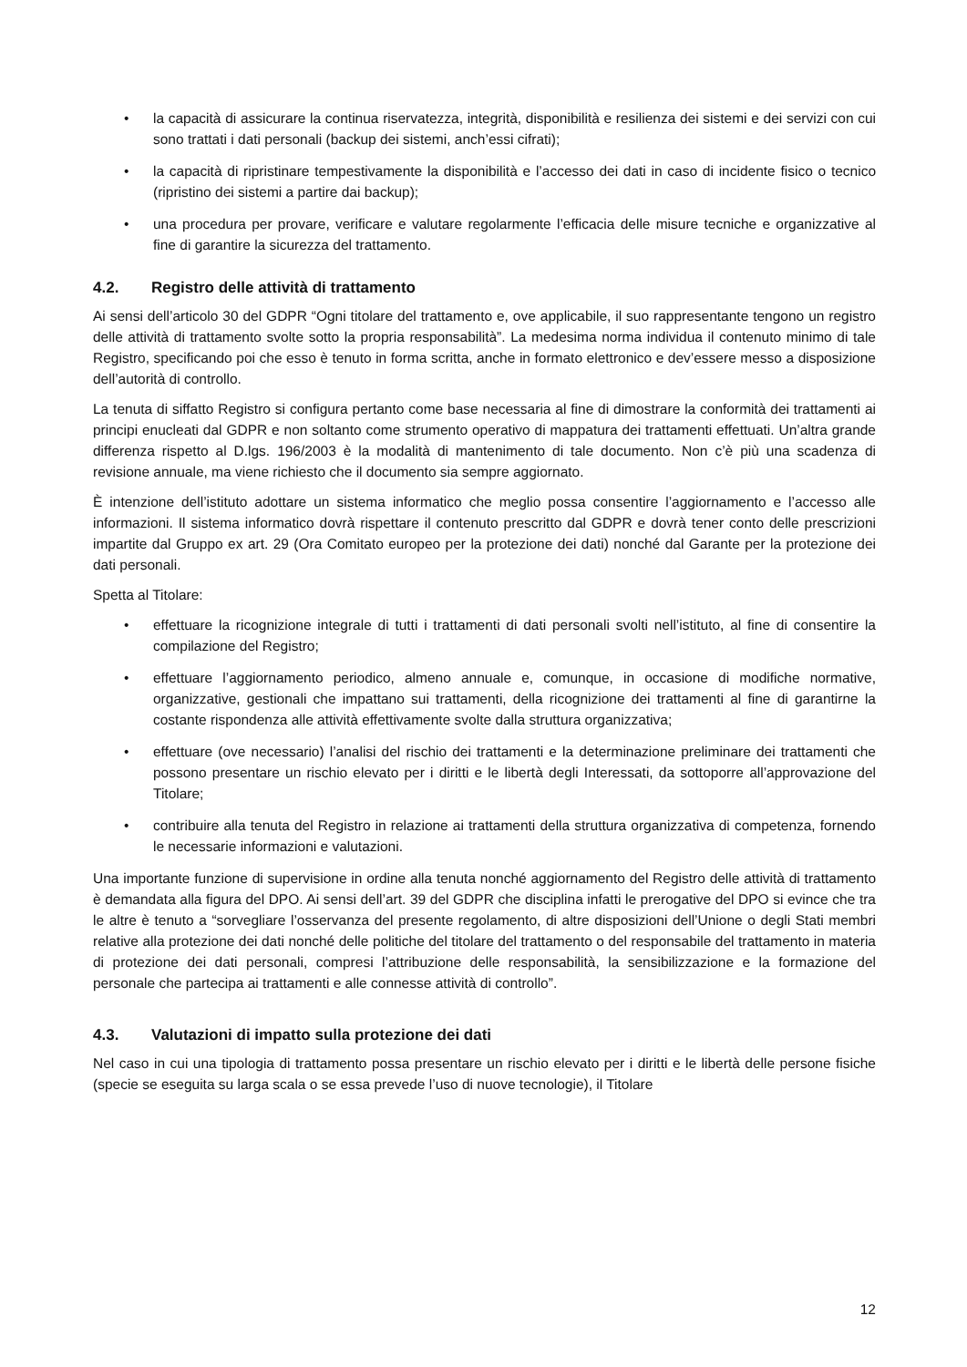• la capacità di assicurare la continua riservatezza, integrità, disponibilità e resilienza dei sistemi e dei servizi con cui sono trattati i dati personali (backup dei sistemi, anch’essi cifrati);
• la capacità di ripristinare tempestivamente la disponibilità e l’accesso dei dati in caso di incidente fisico o tecnico (ripristino dei sistemi a partire dai backup);
• una procedura per provare, verificare e valutare regolarmente l’efficacia delle misure tecniche e organizzative al fine di garantire la sicurezza del trattamento.
4.2. Registro delle attività di trattamento
Ai sensi dell’articolo 30 del GDPR “Ogni titolare del trattamento e, ove applicabile, il suo rappresentante tengono un registro delle attività di trattamento svolte sotto la propria responsabilità”. La medesima norma individua il contenuto minimo di tale Registro, specificando poi che esso è tenuto in forma scritta, anche in formato elettronico e dev’essere messo a disposizione dell’autorità di controllo.
La tenuta di siffatto Registro si configura pertanto come base necessaria al fine di dimostrare la conformità dei trattamenti ai principi enucleati dal GDPR e non soltanto come strumento operativo di mappatura dei trattamenti effettuati. Un’altra grande differenza rispetto al D.lgs. 196/2003 è la modalità di mantenimento di tale documento. Non c’è più una scadenza di revisione annuale, ma viene richiesto che il documento sia sempre aggiornato.
È intenzione dell’istituto adottare un sistema informatico che meglio possa consentire l’aggiornamento e l’accesso alle informazioni. Il sistema informatico dovrà rispettare il contenuto prescritto dal GDPR e dovrà tener conto delle prescrizioni impartite dal Gruppo ex art. 29 (Ora Comitato europeo per la protezione dei dati) nonché dal Garante per la protezione dei dati personali.
Spetta al Titolare:
• effettuare la ricognizione integrale di tutti i trattamenti di dati personali svolti nell’istituto, al fine di consentire la compilazione del Registro;
• effettuare l’aggiornamento periodico, almeno annuale e, comunque, in occasione di modifiche normative, organizzative, gestionali che impattano sui trattamenti, della ricognizione dei trattamenti al fine di garantirne la costante rispondenza alle attività effettivamente svolte dalla struttura organizzativa;
• effettuare (ove necessario) l’analisi del rischio dei trattamenti e la determinazione preliminare dei trattamenti che possono presentare un rischio elevato per i diritti e le libertà degli Interessati, da sottoporre all’approvazione del Titolare;
• contribuire alla tenuta del Registro in relazione ai trattamenti della struttura organizzativa di competenza, fornendo le necessarie informazioni e valutazioni.
Una importante funzione di supervisione in ordine alla tenuta nonché aggiornamento del Registro delle attività di trattamento è demandata alla figura del DPO. Ai sensi dell’art. 39 del GDPR che disciplina infatti le prerogative del DPO si evince che tra le altre è tenuto a “sorvegliare l’osservanza del presente regolamento, di altre disposizioni dell’Unione o degli Stati membri relative alla protezione dei dati nonché delle politiche del titolare del trattamento o del responsabile del trattamento in materia di protezione dei dati personali, compresi l’attribuzione delle responsabilità, la sensibilizzazione e la formazione del personale che partecipa ai trattamenti e alle connesse attività di controllo”.
4.3. Valutazioni di impatto sulla protezione dei dati
Nel caso in cui una tipologia di trattamento possa presentare un rischio elevato per i diritti e le libertà delle persone fisiche (specie se eseguita su larga scala o se essa prevede l’uso di nuove tecnologie), il Titolare
12